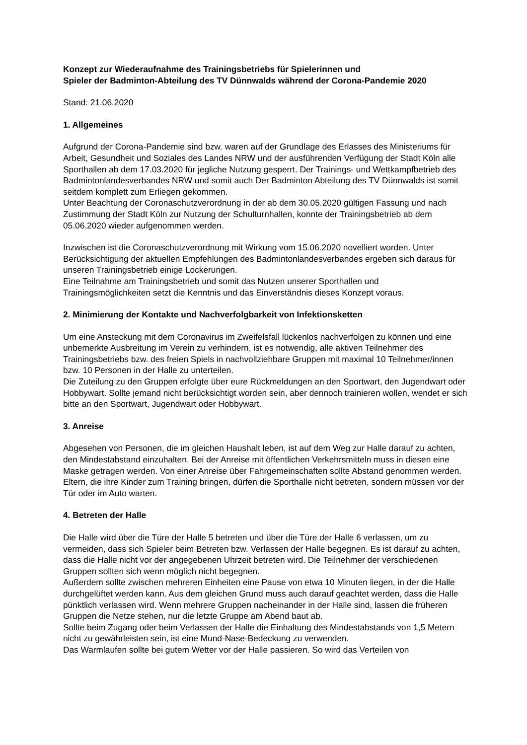Konzept zur Wiederaufnahme des Trainingsbetriebs für Spielerinnen und
Spieler der Badminton-Abteilung des TV Dünnwalds während der Corona-Pandemie 2020
Stand: 21.06.2020
1. Allgemeines
Aufgrund der Corona-Pandemie sind bzw. waren auf der Grundlage des Erlasses des Ministeriums für Arbeit, Gesundheit und Soziales des Landes NRW und der ausführenden Verfügung der Stadt Köln alle Sporthallen ab dem 17.03.2020 für jegliche Nutzung gesperrt. Der Trainings- und Wettkampfbetrieb des Badmintonlandesverbandes NRW und somit auch Der Badminton Abteilung des TV Dünnwalds ist somit seitdem komplett zum Erliegen gekommen.
Unter Beachtung der Coronaschutzverordnung in der ab dem 30.05.2020 gültigen Fassung und nach Zustimmung der Stadt Köln zur Nutzung der Schulturnhallen, konnte der Trainingsbetrieb ab dem 05.06.2020 wieder aufgenommen werden.
Inzwischen ist die Coronaschutzverordnung mit Wirkung vom 15.06.2020 novelliert worden. Unter Berücksichtigung der aktuellen Empfehlungen des Badmintonlandesverbandes ergeben sich daraus für unseren Trainingsbetrieb einige Lockerungen.
Eine Teilnahme am Trainingsbetrieb und somit das Nutzen unserer Sporthallen und Trainingsmöglichkeiten setzt die Kenntnis und das Einverständnis dieses Konzept voraus.
2. Minimierung der Kontakte und Nachverfolgbarkeit von Infektionsketten
Um eine Ansteckung mit dem Coronavirus im Zweifelsfall lückenlos nachverfolgen zu können und eine unbemerkte Ausbreitung im Verein zu verhindern, ist es notwendig, alle aktiven Teilnehmer des Trainingsbetriebs bzw. des freien Spiels in nachvollziehbare Gruppen mit maximal 10 Teilnehmer/innen bzw. 10 Personen in der Halle zu unterteilen.
Die Zuteilung zu den Gruppen erfolgte über eure Rückmeldungen an den Sportwart, den Jugendwart oder Hobbywart. Sollte jemand nicht berücksichtigt worden sein, aber dennoch trainieren wollen, wendet er sich bitte an den Sportwart, Jugendwart oder Hobbywart.
3. Anreise
Abgesehen von Personen, die im gleichen Haushalt leben, ist auf dem Weg zur Halle darauf zu achten, den Mindestabstand einzuhalten. Bei der Anreise mit öffentlichen Verkehrsmitteln muss in diesen eine Maske getragen werden. Von einer Anreise über Fahrgemeinschaften sollte Abstand genommen werden. Eltern, die ihre Kinder zum Training bringen, dürfen die Sporthalle nicht betreten, sondern müssen vor der Tür oder im Auto warten.
4. Betreten der Halle
Die Halle wird über die Türe der Halle 5 betreten und über die Türe der Halle 6 verlassen, um zu vermeiden, dass sich Spieler beim Betreten bzw. Verlassen der Halle begegnen. Es ist darauf zu achten, dass die Halle nicht vor der angegebenen Uhrzeit betreten wird. Die Teilnehmer der verschiedenen Gruppen sollten sich wenn möglich nicht begegnen.
Außerdem sollte zwischen mehreren Einheiten eine Pause von etwa 10 Minuten liegen, in der die Halle durchgelüftet werden kann. Aus dem gleichen Grund muss auch darauf geachtet werden, dass die Halle pünktlich verlassen wird. Wenn mehrere Gruppen nacheinander in der Halle sind, lassen die früheren Gruppen die Netze stehen, nur die letzte Gruppe am Abend baut ab.
Sollte beim Zugang oder beim Verlassen der Halle die Einhaltung des Mindestabstands von 1,5 Metern nicht zu gewährleisten sein, ist eine Mund-Nase-Bedeckung zu verwenden.
Das Warmlaufen sollte bei gutem Wetter vor der Halle passieren. So wird das Verteilen von